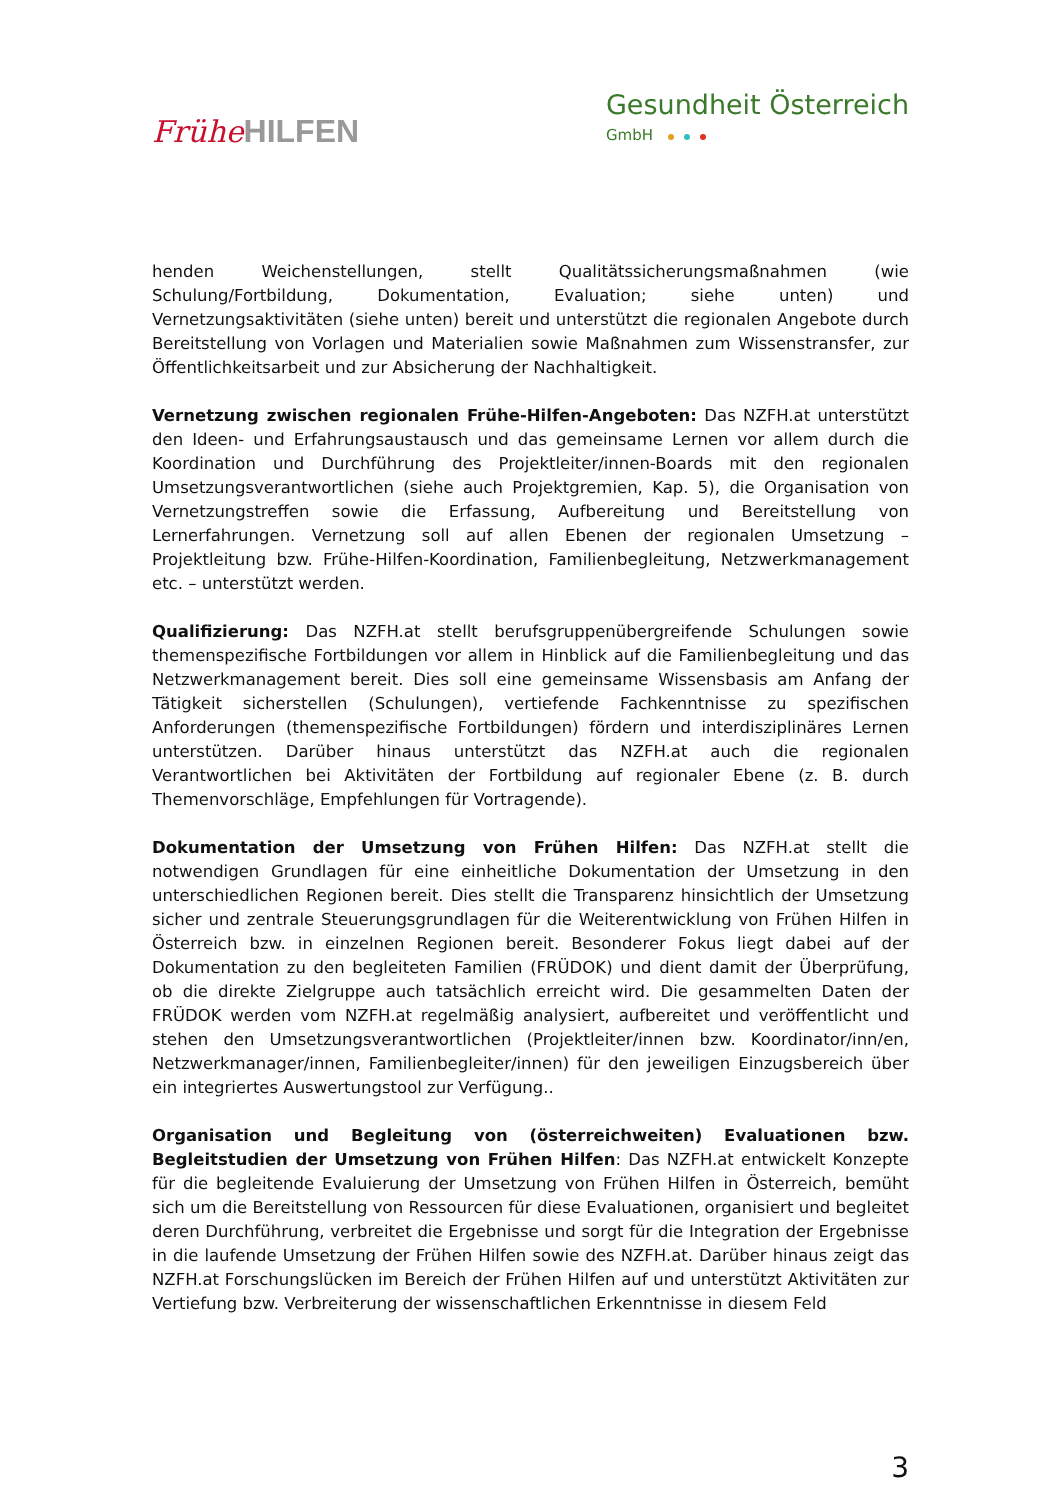FrüheHILFEN
Gesundheit Österreich
GmbH
henden Weichenstellungen, stellt Qualitätssicherungsmaßnahmen (wie Schulung/Fortbildung, Dokumentation, Evaluation; siehe unten) und Vernetzungsaktivitäten (siehe unten) bereit und unterstützt die regionalen Angebote durch Bereitstellung von Vorlagen und Materialien sowie Maßnahmen zum Wissenstransfer, zur Öffentlichkeitsarbeit und zur Absicherung der Nachhaltigkeit.
Vernetzung zwischen regionalen Frühe-Hilfen-Angeboten: Das NZFH.at unterstützt den Ideen- und Erfahrungsaustausch und das gemeinsame Lernen vor allem durch die Koordination und Durchführung des Projektleiter/innen-Boards mit den regionalen Umsetzungsverantwortlichen (siehe auch Projektgremien, Kap. 5), die Organisation von Vernetzungstreffen sowie die Erfassung, Aufbereitung und Bereitstellung von Lernerfahrungen. Vernetzung soll auf allen Ebenen der regionalen Umsetzung – Projektleitung bzw. Frühe-Hilfen-Koordination, Familienbegleitung, Netzwerkmanagement etc. – unterstützt werden.
Qualifizierung: Das NZFH.at stellt berufsgruppenübergreifende Schulungen sowie themenspezifische Fortbildungen vor allem in Hinblick auf die Familienbegleitung und das Netzwerkmanagement bereit. Dies soll eine gemeinsame Wissensbasis am Anfang der Tätigkeit sicherstellen (Schulungen), vertiefende Fachkenntnisse zu spezifischen Anforderungen (themenspezifische Fortbildungen) fördern und interdisziplinäres Lernen unterstützen. Darüber hinaus unterstützt das NZFH.at auch die regionalen Verantwortlichen bei Aktivitäten der Fortbildung auf regionaler Ebene (z. B. durch Themenvorschläge, Empfehlungen für Vortragende).
Dokumentation der Umsetzung von Frühen Hilfen: Das NZFH.at stellt die notwendigen Grundlagen für eine einheitliche Dokumentation der Umsetzung in den unterschiedlichen Regionen bereit. Dies stellt die Transparenz hinsichtlich der Umsetzung sicher und zentrale Steuerungsgrundlagen für die Weiterentwicklung von Frühen Hilfen in Österreich bzw. in einzelnen Regionen bereit. Besonderer Fokus liegt dabei auf der Dokumentation zu den begleiteten Familien (FRÜDOK) und dient damit der Überprüfung, ob die direkte Zielgruppe auch tatsächlich erreicht wird. Die gesammelten Daten der FRÜDOK werden vom NZFH.at regelmäßig analysiert, aufbereitet und veröffentlicht und stehen den Umsetzungsverantwortlichen (Projektleiter/innen bzw. Koordinator/inn/en, Netzwerkmanager/innen, Familienbegleiter/innen) für den jeweiligen Einzugsbereich über ein integriertes Auswertungstool zur Verfügung..
Organisation und Begleitung von (österreichweiten) Evaluationen bzw. Begleitstudien der Umsetzung von Frühen Hilfen: Das NZFH.at entwickelt Konzepte für die begleitende Evaluierung der Umsetzung von Frühen Hilfen in Österreich, bemüht sich um die Bereitstellung von Ressourcen für diese Evaluationen, organisiert und begleitet deren Durchführung, verbreitet die Ergebnisse und sorgt für die Integration der Ergebnisse in die laufende Umsetzung der Frühen Hilfen sowie des NZFH.at. Darüber hinaus zeigt das NZFH.at Forschungslücken im Bereich der Frühen Hilfen auf und unterstützt Aktivitäten zur Vertiefung bzw. Verbreiterung der wissenschaftlichen Erkenntnisse in diesem Feld
3